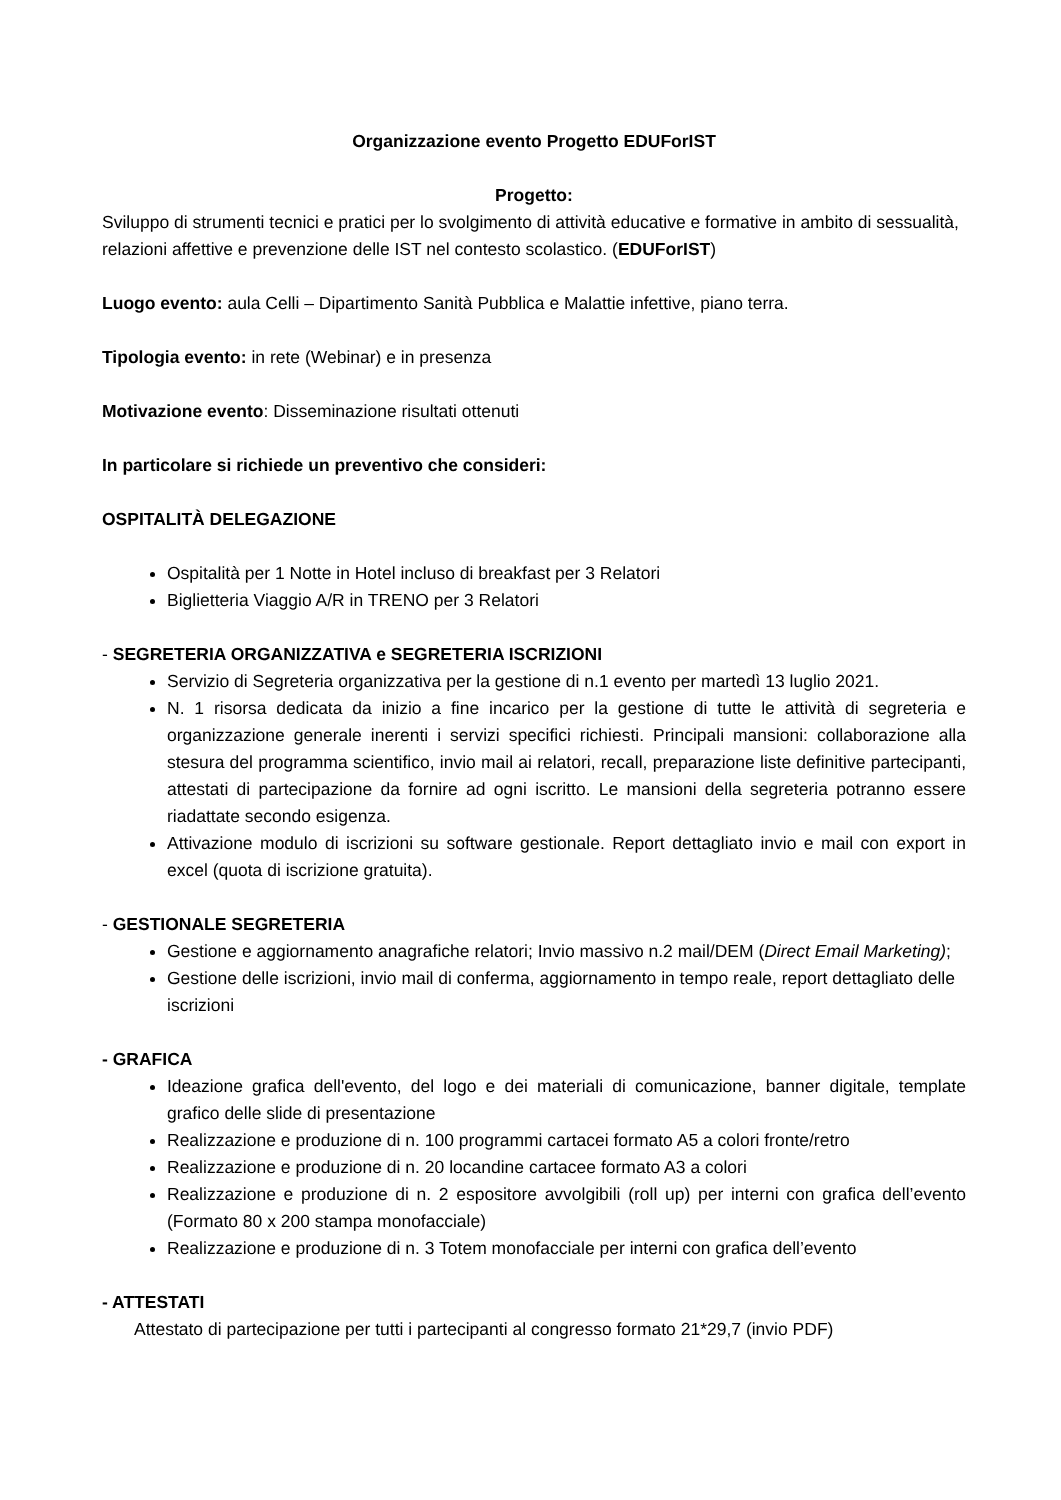Organizzazione evento Progetto EDUForIST
Progetto:
Sviluppo di strumenti tecnici e pratici per lo svolgimento di attività educative e formative in ambito di sessualità, relazioni affettive e prevenzione delle IST nel contesto scolastico. (EDUForIST)
Luogo evento: aula Celli – Dipartimento Sanità Pubblica e Malattie infettive, piano terra.
Tipologia evento: in rete (Webinar) e in presenza
Motivazione evento: Disseminazione risultati ottenuti
In particolare si richiede un preventivo che consideri:
OSPITALITÀ DELEGAZIONE
Ospitalità per 1 Notte in Hotel incluso di breakfast per 3 Relatori
Biglietteria Viaggio A/R in TRENO per 3 Relatori
- SEGRETERIA ORGANIZZATIVA e SEGRETERIA ISCRIZIONI
Servizio di Segreteria organizzativa per la gestione di n.1 evento per martedì 13 luglio 2021.
N. 1 risorsa dedicata da inizio a fine incarico per la gestione di tutte le attività di segreteria e organizzazione generale inerenti i servizi specifici richiesti. Principali mansioni: collaborazione alla stesura del programma scientifico, invio mail ai relatori, recall, preparazione liste definitive partecipanti, attestati di partecipazione da fornire ad ogni iscritto. Le mansioni della segreteria potranno essere riadattate secondo esigenza.
Attivazione modulo di iscrizioni su software gestionale. Report dettagliato invio e mail con export in excel (quota di iscrizione gratuita).
- GESTIONALE SEGRETERIA
Gestione e aggiornamento anagrafiche relatori; Invio massivo n.2 mail/DEM (Direct Email Marketing);
Gestione delle iscrizioni, invio mail di conferma, aggiornamento in tempo reale, report dettagliato delle iscrizioni
- GRAFICA
Ideazione grafica dell'evento, del logo e dei materiali di comunicazione, banner digitale, template grafico delle slide di presentazione
Realizzazione e produzione di n. 100 programmi cartacei formato A5 a colori fronte/retro
Realizzazione e produzione di n. 20 locandine cartacee formato A3 a colori
Realizzazione e produzione di n. 2 espositore avvolgibili (roll up) per interni con grafica dell’evento (Formato 80 x 200 stampa monofacciale)
Realizzazione e produzione di n. 3 Totem monofacciale per interni con grafica dell’evento
- ATTESTATI
Attestato di partecipazione per tutti i partecipanti al congresso formato 21*29,7 (invio PDF)